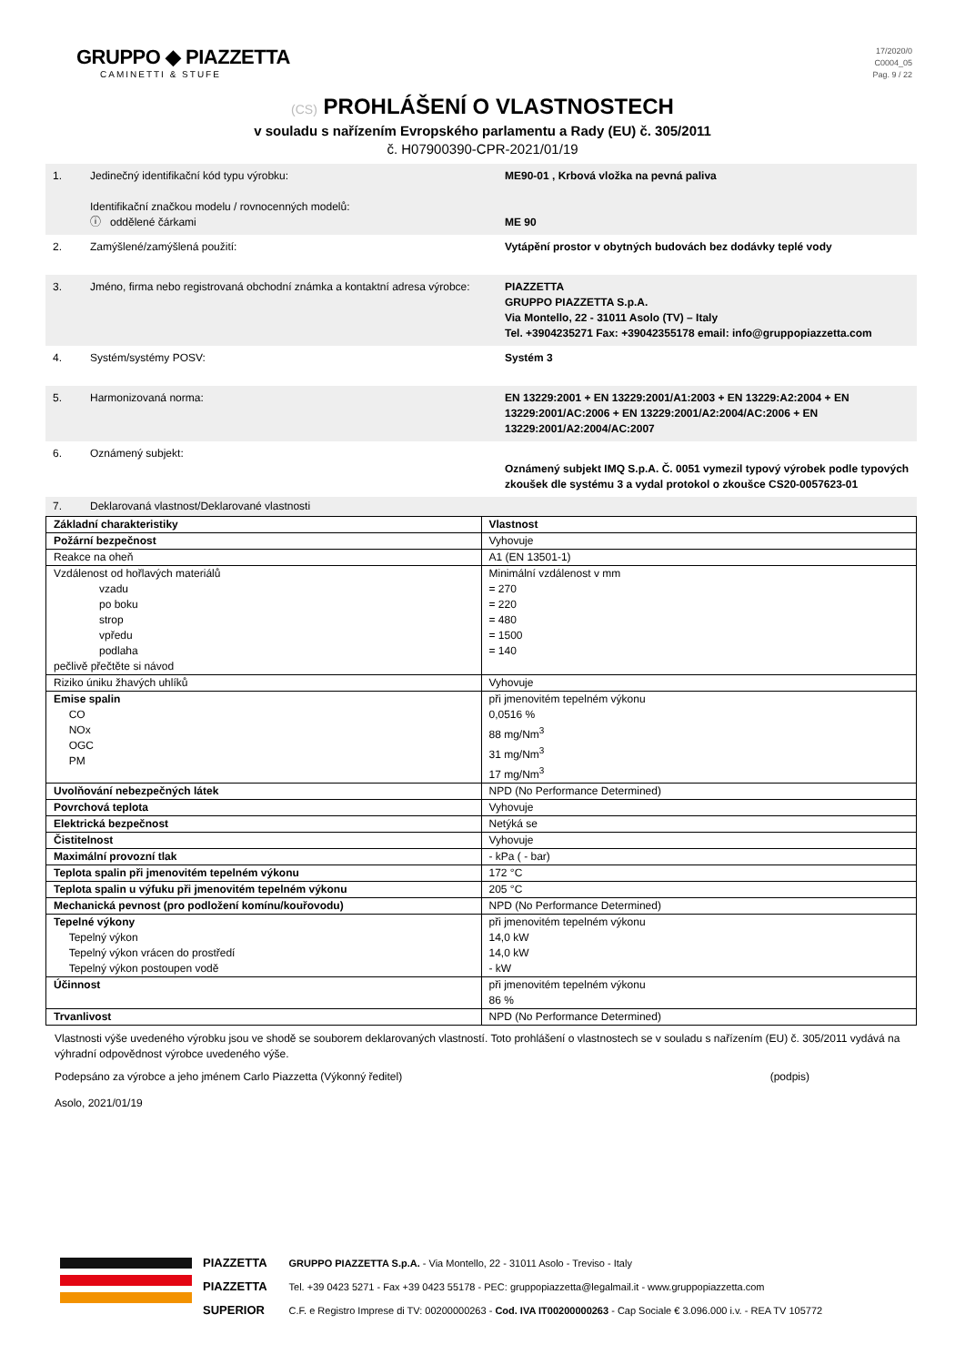GRUPPO ◆ PIAZZETTA
CAMINETTI & STUFE
17/2020/0
C0004_05
Pag. 9 / 22
(CS) PROHLÁŠENÍ O VLASTNOSTECH
v souladu s nařízením Evropského parlamentu a Rady (EU) č. 305/2011
č. H07900390-CPR-2021/01/19
| 1. | Jedinečný identifikační kód typu výrobku: Identifikační značkou modelu / rovnocenných modelů: ⓘ oddělené čárkami | ME90-01 , Krbová vložka na pevná paliva ME 90 |
| 2. | Zamýšlené/zamýšlená použití: | Vytápění prostor v obytných budovách bez dodávky teplé vody |
| 3. | Jméno, firma nebo registrovaná obchodní známka a kontaktní adresa výrobce: | PIAZZETTA GRUPPO PIAZZETTA S.p.A. Via Montello, 22 - 31011 Asolo (TV) – Italy Tel. +3904235271 Fax: +39042355178 email: info@gruppopiazzetta.com |
| 4. | Systém/systémy POSV: | Systém 3 |
| 5. | Harmonizovaná norma: | EN 13229:2001 + EN 13229:2001/A1:2003 + EN 13229:A2:2004 + EN 13229:2001/AC:2006 + EN 13229:2001/A2:2004/AC:2006 + EN 13229:2001/A2:2004/AC:2007 |
| 6. | Oznámený subjekt: | Oznámený subjekt IMQ S.p.A. Č. 0051 vymezil typový výrobek podle typových zkoušek dle systému 3 a vydal protokol o zkoušce CS20-0057623-01 |
| 7. | Deklarovaná vlastnost/Deklarované vlastnosti | |
| Základní charakteristiky | Vlastnost |
| Požární bezpečnost | Vyhovuje |
| Reakce na oheň | A1 (EN 13501-1) |
| Vzdálenost od hořlavých materiálů vzadu po boku strop vpředu podlaha pečlivě přečtěte si návod | Minimální vzdálenost v mm = 270 = 220 = 480 = 1500 = 140 |
| Riziko úniku žhavých uhlíků | Vyhovuje |
| Emise spalin CO NOx OGC PM | při jmenovitém tepelném výkonu 0,0516 % 88 mg/Nm<sup>3</sup> 31 mg/Nm<sup>3</sup> 17 mg/Nm<sup>3</sup> |
| Uvolňování nebezpečných látek | NPD (No Performance Determined) |
| Povrchová teplota | Vyhovuje |
| Elektrická bezpečnost | Netýká se |
| Čistitelnost | Vyhovuje |
| Maximální provozní tlak | - kPa ( - bar) |
| Teplota spalin při jmenovitém tepelném výkonu | 172 °C |
| Teplota spalin u výfuku při jmenovitém tepelném výkonu | 205 °C |
| Mechanická pevnost (pro podložení komínu/kouřovodu) | NPD (No Performance Determined) |
| Tepelné výkony Tepelný výkon Tepelný výkon vrácen do prostředí Tepelný výkon postoupen vodě | při jmenovitém tepelném výkonu 14,0 kW 14,0 kW - kW |
| Účinnost | při jmenovitém tepelném výkonu 86 % |
| Trvanlivost | NPD (No Performance Determined) |
Vlastnosti výše uvedeného výrobku jsou ve shodě se souborem deklarovaných vlastností. Toto prohlášení o vlastnostech se v souladu s nařízením (EU) č. 305/2011 vydává na výhradní odpovědnost výrobce uvedeného výše.
Podepsáno za výrobce a jeho jménem Carlo Piazzetta (Výkonný ředitel) (podpis)
Asolo, 2021/01/19
PIAZZETTA
PIAZZETTA
SUPERIOR
GRUPPO PIAZZETTA S.p.A. - Via Montello, 22 - 31011 Asolo - Treviso - Italy
Tel. +39 0423 5271 - Fax +39 0423 55178 - PEC: gruppopiazzetta@legalmail.it - www.gruppopiazzetta.com
C.F. e Registro Imprese di TV: 00200000263 - Cod. IVA IT00200000263 - Cap Sociale € 3.096.000 i.v. - REA TV 105772